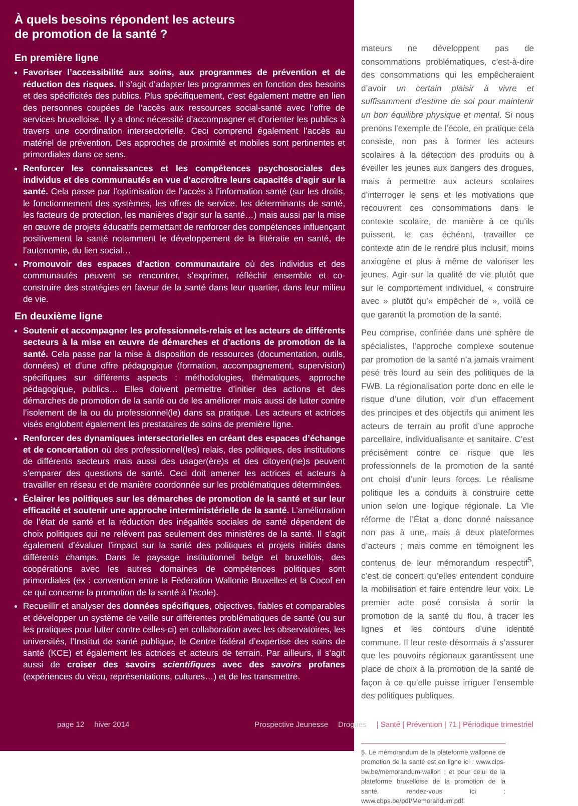À quels besoins répondent les acteurs
de promotion de la santé ?
En première ligne
Favoriser l’accessibilité aux soins, aux programmes de prévention et de réduction des risques. Il s’agit d’adapter les programmes en fonction des besoins et des spécificités des publics. Plus spécifiquement, c’est également mettre en lien des personnes coupées de l’accès aux ressources social-santé avec l’offre de services bruxelloise. Il y a donc nécessité d’accompagner et d’orienter les publics à travers une coordination intersectorielle. Ceci comprend également l’accès au matériel de prévention. Des approches de proximité et mobiles sont pertinentes et primordiales dans ce sens.
Renforcer les connaissances et les compétences psychosociales des individus et des communautés en vue d’accroître leurs capacités d’agir sur la santé. Cela passe par l’optimisation de l’accès à l’information santé (sur les droits, le fonctionnement des systèmes, les offres de service, les déterminants de santé, les facteurs de protection, les manières d’agir sur la santé…) mais aussi par la mise en œuvre de projets éducatifs permettant de renforcer des compétences influençant positivement la santé notamment le développement de la littératie en santé, de l’autonomie, du lien social…
Promouvoir des espaces d’action communautaire où des individus et des communautés peuvent se rencontrer, s’exprimer, réfléchir ensemble et co-construire des stratégies en faveur de la santé dans leur quartier, dans leur milieu de vie.
En deuxième ligne
Soutenir et accompagner les professionnels-relais et les acteurs de différents secteurs à la mise en œuvre de démarches et d’actions de promotion de la santé. Cela passe par la mise à disposition de ressources (documentation, outils, données) et d’une offre pédagogique (formation, accompagnement, supervision) spécifiques sur différents aspects : méthodologies, thématiques, approche pédagogique, publics… Elles doivent permettre d’initier des actions et des démarches de promotion de la santé ou de les améliorer mais aussi de lutter contre l’isolement de la ou du professionnel(le) dans sa pratique. Les acteurs et actrices visés englobent également les prestataires de soins de première ligne.
Renforcer des dynamiques intersectorielles en créant des espaces d’échange et de concertation où des professionnel(les) relais, des politiques, des institutions de différents secteurs mais aussi des usager(ère)s et des citoyen(ne)s peuvent s’emparer des questions de santé. Ceci doit amener les actrices et acteurs à travailler en réseau et de manière coordonnée sur les problématiques déterminées.
Éclairer les politiques sur les démarches de promotion de la santé et sur leur efficacité et soutenir une approche interministérielle de la santé. L’amélioration de l’état de santé et la réduction des inégalités sociales de santé dépendent de choix politiques qui ne relèvent pas seulement des ministères de la santé. Il s’agit également d’évaluer l’impact sur la santé des politiques et projets initiés dans différents champs. Dans le paysage institutionnel belge et bruxellois, des coopérations avec les autres domaines de compétences politiques sont primordiales (ex : convention entre la Fédération Wallonie Bruxelles et la Cocof en ce qui concerne la promotion de la santé à l’école).
Recueillir et analyser des données spécifiques, objectives, fiables et comparables et développer un système de veille sur différentes problématiques de santé (ou sur les pratiques pour lutter contre celles-ci) en collaboration avec les observatoires, les universités, l’Institut de santé publique, le Centre fédéral d’expertise des soins de santé (KCE) et également les actrices et acteurs de terrain. Par ailleurs, il s’agit aussi de croiser des savoirs scientifiques avec des savoirs profanes (expériences du vécu, représentations, cultures…) et de les transmettre.
mateurs ne développent pas de consommations problématiques, c’est-à-dire des consommations qui les empêcheraient d’avoir un certain plaisir à vivre et suffisamment d’estime de soi pour maintenir un bon équilibre physique et mental. Si nous prenons l’exemple de l’école, en pratique cela consiste, non pas à former les acteurs scolaires à la détection des produits ou à éveiller les jeunes aux dangers des drogues, mais à permettre aux acteurs scolaires d’interroger le sens et les motivations que recouvrent ces consommations dans le contexte scolaire, de manière à ce qu’ils puissent, le cas échéant, travailler ce contexte afin de le rendre plus inclusif, moins anxiogène et plus à même de valoriser les jeunes. Agir sur la qualité de vie plutôt que sur le comportement individuel, « construire avec » plutôt qu’« empêcher de », voilà ce que garantit la promotion de la santé.
Peu comprise, confinée dans une sphère de spécialistes, l’approche complexe soutenue par promotion de la santé n’a jamais vraiment pesé très lourd au sein des politiques de la FWB. La régionalisation porte donc en elle le risque d’une dilution, voir d’un effacement des principes et des objectifs qui animent les acteurs de terrain au profit d’une approche parcellaire, individualisante et sanitaire. C’est précisément contre ce risque que les professionnels de la promotion de la santé ont choisi d’unir leurs forces. Le réalisme politique les a conduits à construire cette union selon une logique régionale. La VIe réforme de l’État a donc donné naissance non pas à une, mais à deux plateformes d’acteurs ; mais comme en témoignent les contenus de leur mémorandum respectif<sup>5</sup>, c’est de concert qu’elles entendent conduire la mobilisation et faire entendre leur voix. Le premier acte posé consista à sortir la promotion de la santé du flou, à tracer les lignes et les contours d’une identité commune. Il leur reste désormais à s’assurer que les pouvoirs régionaux garantissent une place de choix à la promotion de la santé de façon à ce qu’elle puisse irriguer l’ensemble des politiques publiques.
5. Le mémorandum de la plateforme wallonne de promotion de la santé est en ligne ici : www.clps-bw.be/memorandum-wallon ; et pour celui de la plateforme bruxelloise de la promotion de la santé, rendez-vous ici : www.cbps.be/pdf/Memorandum.pdf.
page 12 hiver 2014 Prospective Jeunesse Drogues | Santé | Prévention | 71 | Périodique trimestriel